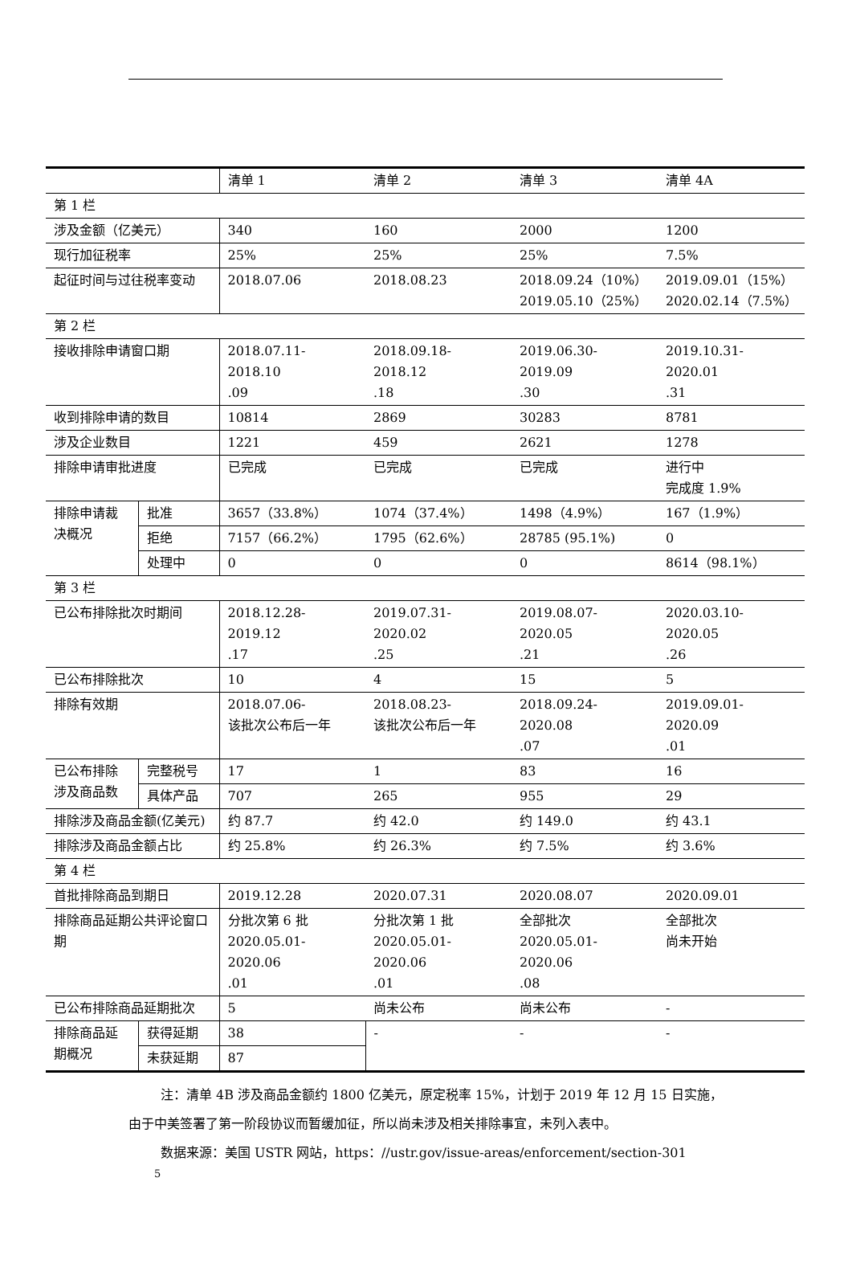| | | 清单 1 | 清单 2 | 清单 3 | 清单 4A |
| --- | --- | --- | --- | --- | --- |
| 第 1 栏 | | | | | |
| 涉及金额（亿美元） | | 340 | 160 | 2000 | 1200 |
| 现行加征税率 | | 25% | 25% | 25% | 7.5% |
| 起征时间与过往税率变动 | | 2018.07.06 | 2018.08.23 | 2018.09.24（10%） 2019.05.10（25%） | 2019.09.01（15%） 2020.02.14（7.5%） |
| 第 2 栏 | | | | | |
| 接收排除申请窗口期 | | 2018.07.11-2018.10 .09 | 2018.09.18-2018.12 .18 | 2019.06.30-2019.09 .30 | 2019.10.31-2020.01 .31 |
| 收到排除申请的数目 | | 10814 | 2869 | 30283 | 8781 |
| 涉及企业数目 | | 1221 | 459 | 2621 | 1278 |
| 排除申请审批进度 | | 已完成 | 已完成 | 已完成 | 进行中 完成度 1.9% |
| 排除申请裁决概况 | 批准 | 3657（33.8%） | 1074（37.4%） | 1498（4.9%） | 167（1.9%） |
| | 拒绝 | 7157（66.2%） | 1795（62.6%） | 28785 (95.1%) | 0 |
| | 处理中 | 0 | 0 | 0 | 8614（98.1%） |
| 第 3 栏 | | | | | |
| 已公布排除批次时期间 | | 2018.12.28-2019.12 .17 | 2019.07.31-2020.02 .25 | 2019.08.07-2020.05 .21 | 2020.03.10-2020.05 .26 |
| 已公布排除批次 | | 10 | 4 | 15 | 5 |
| 排除有效期 | | 2018.07.06- 该批次公布后一年 | 2018.08.23- 该批次公布后一年 | 2018.09.24-2020.08 .07 | 2019.09.01-2020.09 .01 |
| 已公布排除涉及商品数 | 完整税号 | 17 | 1 | 83 | 16 |
| | 具体产品 | 707 | 265 | 955 | 29 |
| 排除涉及商品金额(亿美元) | | 约 87.7 | 约 42.0 | 约 149.0 | 约 43.1 |
| 排除涉及商品金额占比 | | 约 25.8% | 约 26.3% | 约 7.5% | 约 3.6% |
| 第 4 栏 | | | | | |
| 首批排除商品到期日 | | 2019.12.28 | 2020.07.31 | 2020.08.07 | 2020.09.01 |
| 排除商品延期公共评论窗口期 | | 分批次第 6 批 2020.05.01-2020.06 .01 | 分批次第 1 批 2020.05.01-2020.06 .01 | 全部批次 2020.05.01-2020.06 .08 | 全部批次 尚未开始 |
| 已公布排除商品延期批次 | | 5 | 尚未公布 | 尚未公布 | - |
| 排除商品延期概况 | 获得延期 | 38 | - | - | - |
| | 未获延期 | 87 | | | |
注：清单 4B 涉及商品金额约 1800 亿美元，原定税率 15%，计划于 2019 年 12 月 15 日实施，由于中美签署了第一阶段协议而暂缓加征，所以尚未涉及相关排除事宜，未列入表中。
数据来源：美国 USTR 网站，https：//ustr.gov/issue-areas/enforcement/section-301
5